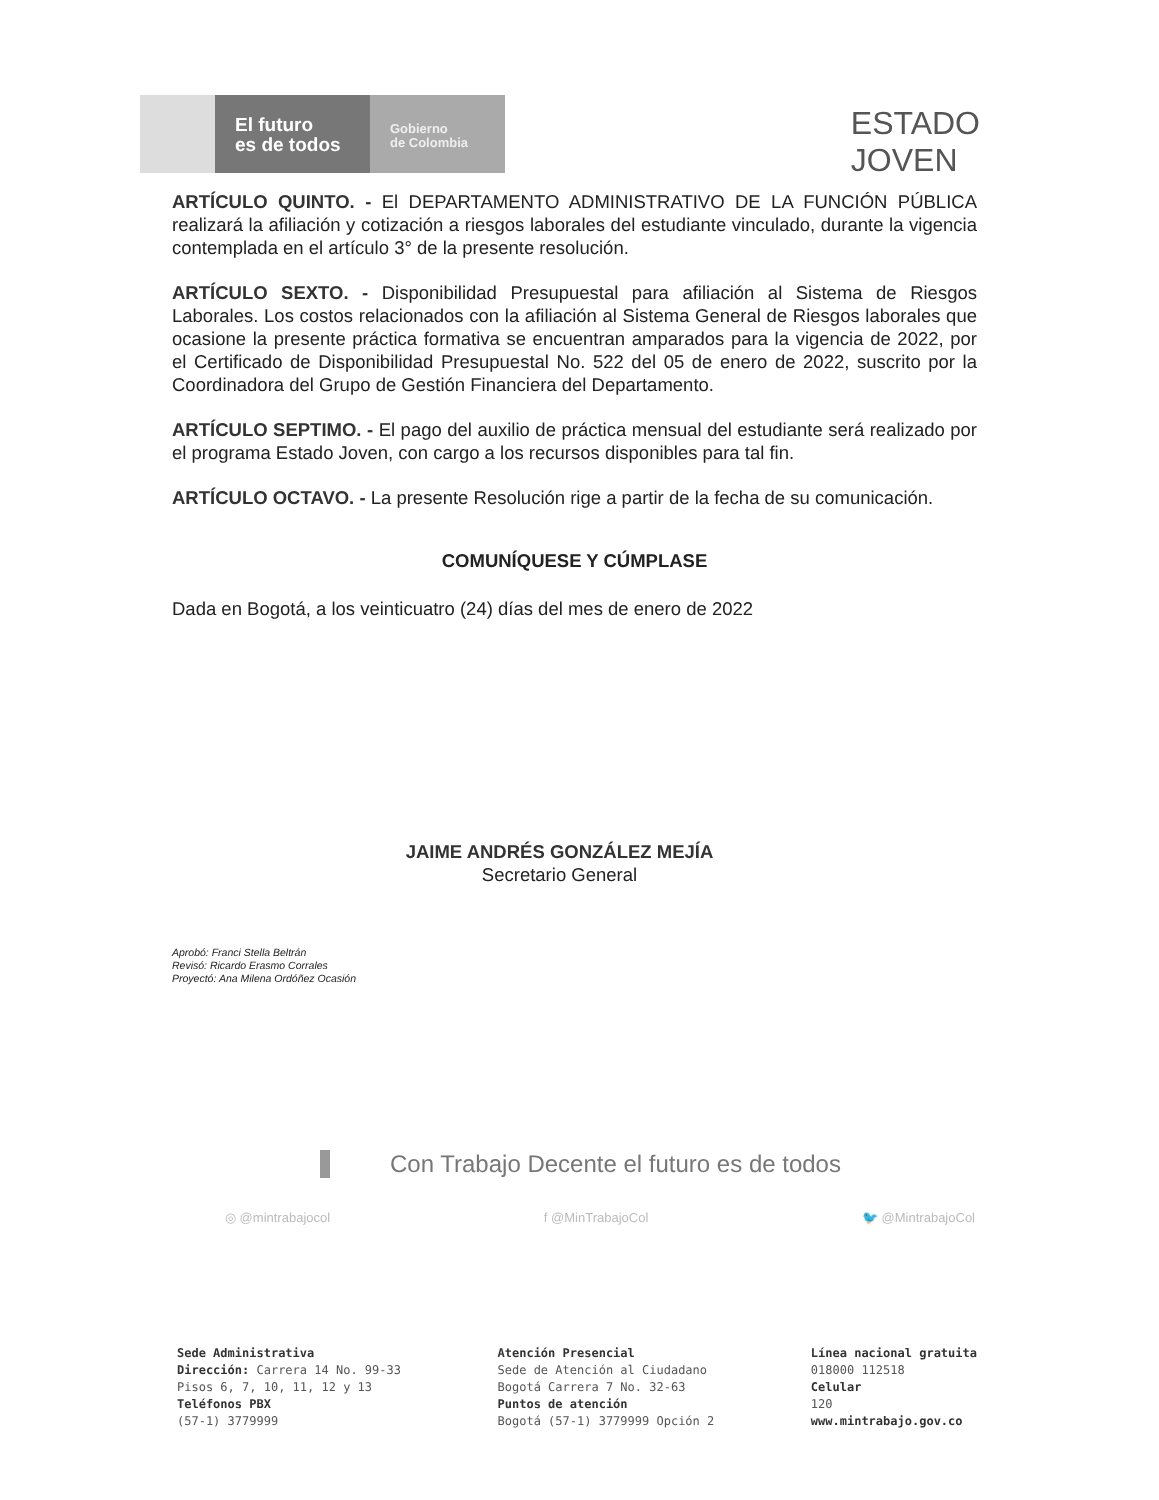El futuro
es de todos
Gobierno
de Colombia
ESTADO
JOVEN
ARTÍCULO QUINTO. - El DEPARTAMENTO ADMINISTRATIVO DE LA FUNCIÓN PÚBLICA realizará la afiliación y cotización a riesgos laborales del estudiante vinculado, durante la vigencia contemplada en el artículo 3° de la presente resolución.
ARTÍCULO SEXTO. - Disponibilidad Presupuestal para afiliación al Sistema de Riesgos Laborales. Los costos relacionados con la afiliación al Sistema General de Riesgos laborales que ocasione la presente práctica formativa se encuentran amparados para la vigencia de 2022, por el Certificado de Disponibilidad Presupuestal No. 522 del 05 de enero de 2022, suscrito por la Coordinadora del Grupo de Gestión Financiera del Departamento.
ARTÍCULO SEPTIMO. - El pago del auxilio de práctica mensual del estudiante será realizado por el programa Estado Joven, con cargo a los recursos disponibles para tal fin.
ARTÍCULO OCTAVO. - La presente Resolución rige a partir de la fecha de su comunicación.
COMUNÍQUESE Y CÚMPLASE
Dada en Bogotá, a los veinticuatro (24) días del mes de enero de 2022
JAIME ANDRÉS GONZÁLEZ MEJÍA
Secretario General
Aprobó: Franci Stella Beltrán
Revisó: Ricardo Erasmo Corrales
Proyectó: Ana Milena Ordóñez Ocasión
Con Trabajo Decente el futuro es de todos
◎ @mintrabajocol f @MinTrabajoCol 🐦 @MintrabajoCol
Sede Administrativa
Dirección: Carrera 14 No. 99-33
Pisos 6, 7, 10, 11, 12 y 13
Teléfonos PBX
(57-1) 3779999
Atención Presencial
Sede de Atención al Ciudadano
Bogotá Carrera 7 No. 32-63
Puntos de atención
Bogotá (57-1) 3779999 Opción 2
Línea nacional gratuita
018000 112518
Celular
120
www.mintrabajo.gov.co